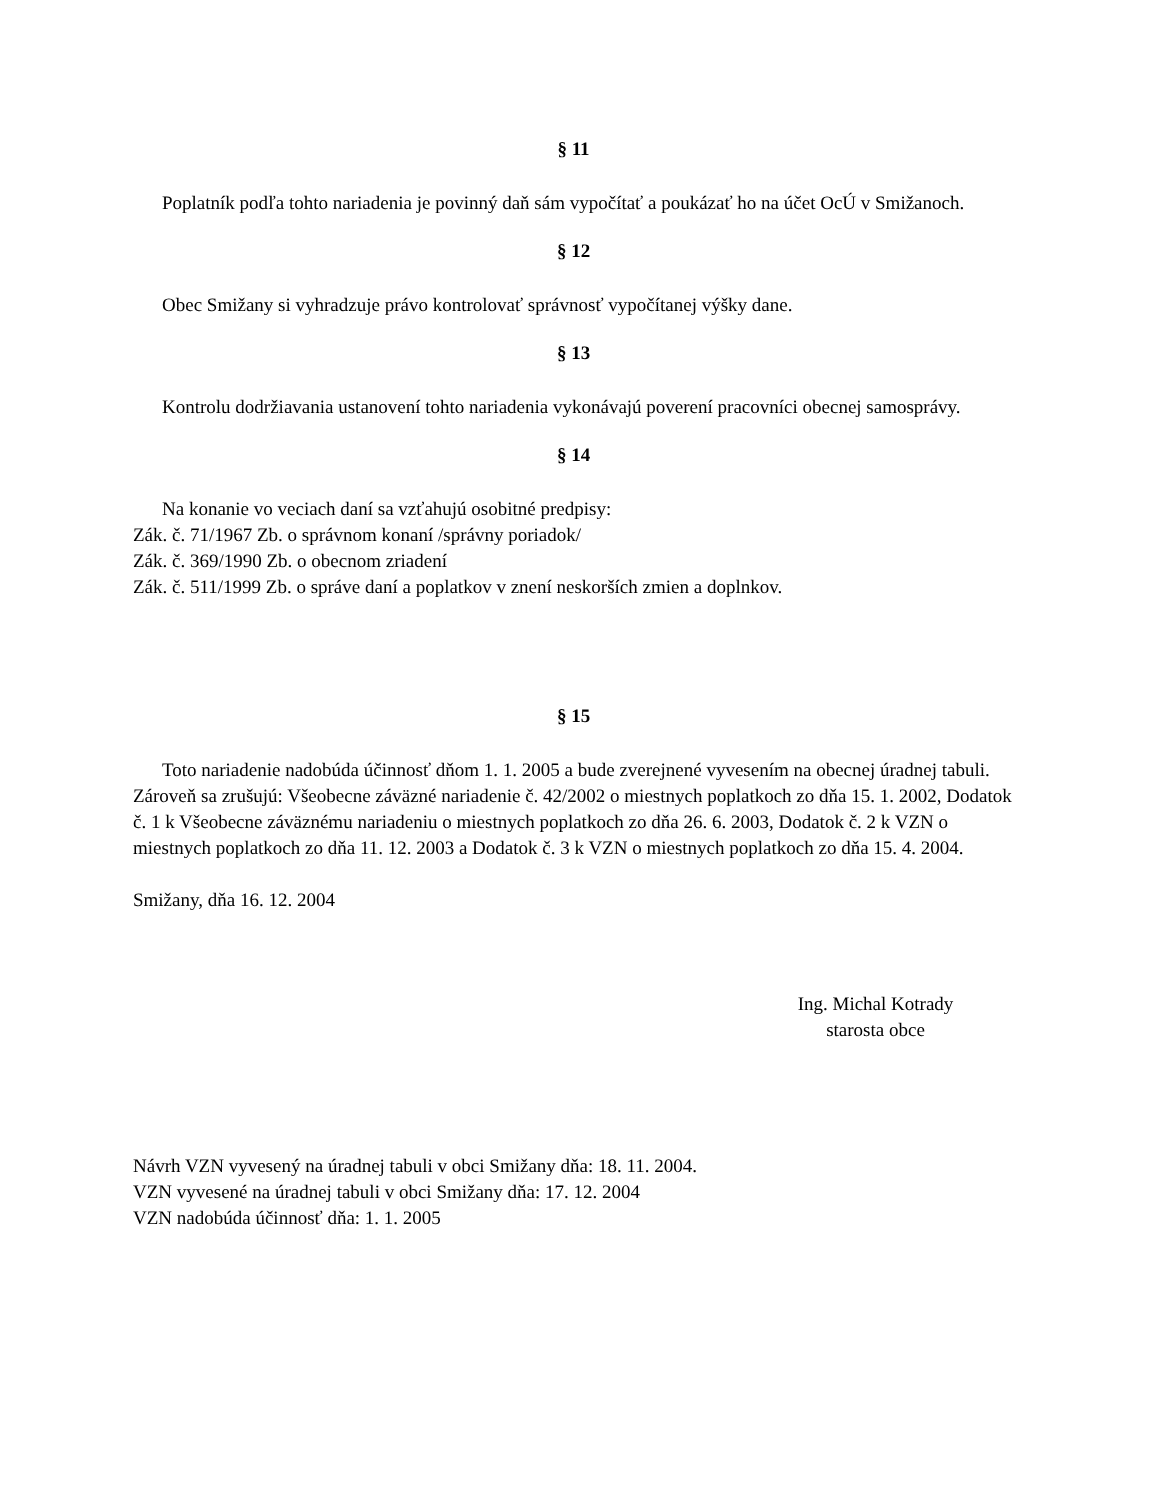§ 11
Poplatník podľa tohto nariadenia je povinný daň sám vypočítať a poukázať ho na účet OcÚ v Smižanoch.
§ 12
Obec Smižany si vyhradzuje právo kontrolovať správnosť vypočítanej výšky dane.
§ 13
Kontrolu dodržiavania ustanovení tohto nariadenia vykonávajú poverení pracovníci obecnej samosprávy.
§ 14
Na konanie vo veciach daní sa vzťahujú osobitné predpisy:
Zák. č. 71/1967 Zb. o správnom konaní /správny poriadok/
Zák. č. 369/1990 Zb. o obecnom zriadení
Zák. č. 511/1999 Zb. o správe daní a poplatkov v znení neskorších zmien a doplnkov.
§ 15
Toto nariadenie nadobúda účinnosť dňom 1. 1. 2005 a bude zverejnené vyvesením na obecnej úradnej tabuli. Zároveň sa zrušujú: Všeobecne záväzné nariadenie č. 42/2002 o miestnych poplatkoch zo dňa 15. 1. 2002, Dodatok č. 1 k Všeobecne záväznému nariadeniu o miestnych poplatkoch zo dňa 26. 6. 2003, Dodatok č. 2 k VZN o miestnych poplatkoch zo dňa 11. 12. 2003 a Dodatok č. 3 k VZN o miestnych poplatkoch zo dňa 15. 4. 2004.
Smižany, dňa 16. 12. 2004
Ing. Michal Kotrady
starosta obce
Návrh VZN vyvesený na úradnej tabuli v obci Smižany dňa: 18. 11. 2004.
VZN vyvesené na úradnej tabuli v obci Smižany dňa: 17. 12. 2004
VZN nadobúda účinnosť dňa: 1. 1. 2005